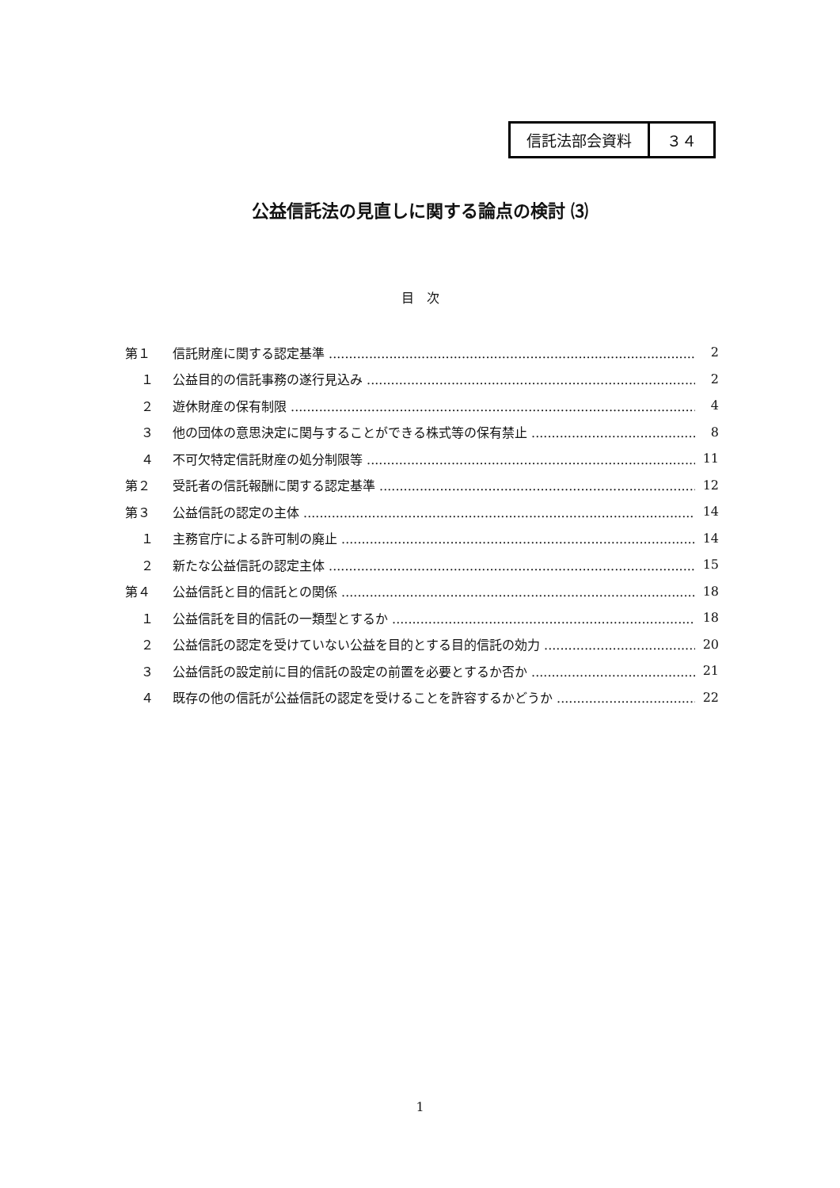信託法部会資料 ３４
公益信託法の見直しに関する論点の検討 ⑶
目　次
第１ 信託財産に関する認定基準 2
１ 公益目的の信託事務の遂行見込み 2
２ 遊休財産の保有制限 4
３ 他の団体の意思決定に関与することができる株式等の保有禁止 8
４ 不可欠特定信託財産の処分制限等 11
第２ 受託者の信託報酬に関する認定基準 12
第３ 公益信託の認定の主体 14
１ 主務官庁による許可制の廃止 14
２ 新たな公益信託の認定主体 15
第４ 公益信託と目的信託との関係 18
１ 公益信託を目的信託の一類型とするか 18
２ 公益信託の認定を受けていない公益を目的とする目的信託の効力 20
３ 公益信託の設定前に目的信託の設定の前置を必要とするか否か 21
４ 既存の他の信託が公益信託の認定を受けることを許容するかどうか 22
1